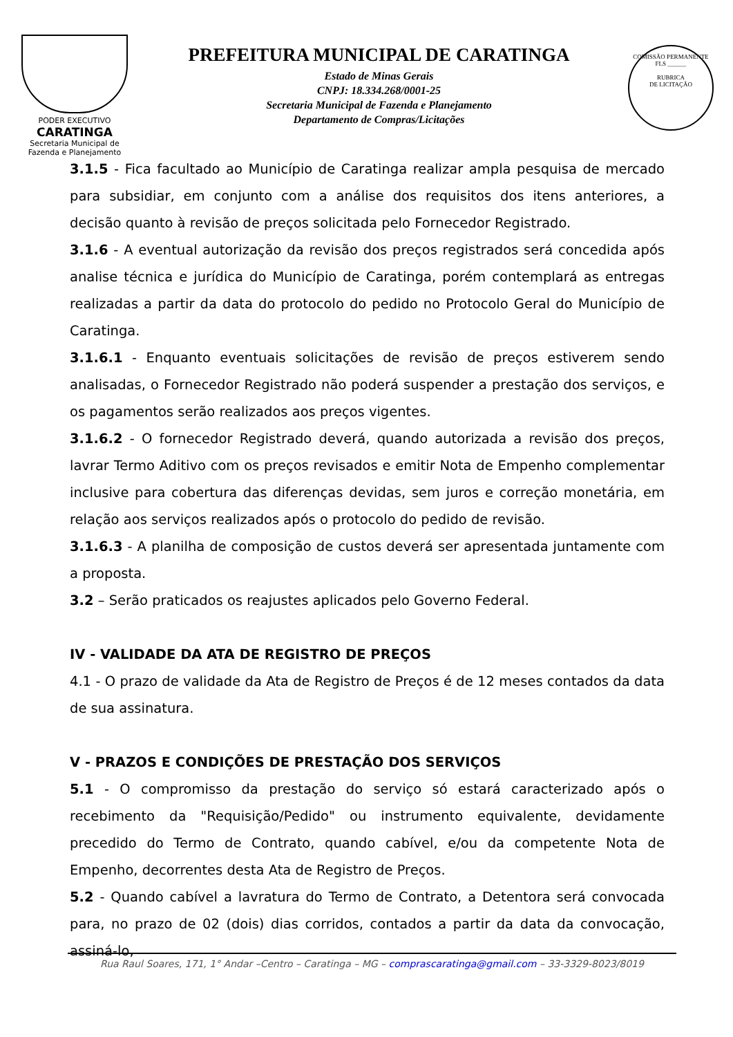PODER EXECUTIVO
CARATINGA
Secretaria Municipal de
Fazenda e Planejamento
PREFEITURA MUNICIPAL DE CARATINGA
Estado de Minas Gerais
CNPJ: 18.334.268/0001-25
Secretaria Municipal de Fazenda e Planejamento
Departamento de Compras/Licitações
COMISSÃO PERMANENTE
FLS ______
RUBRICA
DE LICITAÇÃO
3.1.5 - Fica facultado ao Município de Caratinga realizar ampla pesquisa de mercado para subsidiar, em conjunto com a análise dos requisitos dos itens anteriores, a decisão quanto à revisão de preços solicitada pelo Fornecedor Registrado.
3.1.6 - A eventual autorização da revisão dos preços registrados será concedida após analise técnica e jurídica do Município de Caratinga, porém contemplará as entregas realizadas a partir da data do protocolo do pedido no Protocolo Geral do Município de Caratinga.
3.1.6.1 - Enquanto eventuais solicitações de revisão de preços estiverem sendo analisadas, o Fornecedor Registrado não poderá suspender a prestação dos serviços, e os pagamentos serão realizados aos preços vigentes.
3.1.6.2 - O fornecedor Registrado deverá, quando autorizada a revisão dos preços, lavrar Termo Aditivo com os preços revisados e emitir Nota de Empenho complementar inclusive para cobertura das diferenças devidas, sem juros e correção monetária, em relação aos serviços realizados após o protocolo do pedido de revisão.
3.1.6.3 - A planilha de composição de custos deverá ser apresentada juntamente com a proposta.
3.2 – Serão praticados os reajustes aplicados pelo Governo Federal.
IV - VALIDADE DA ATA DE REGISTRO DE PREÇOS
4.1 - O prazo de validade da Ata de Registro de Preços é de 12 meses contados da data de sua assinatura.
V - PRAZOS E CONDIÇÕES DE PRESTAÇÃO DOS SERVIÇOS
5.1 - O compromisso da prestação do serviço só estará caracterizado após o recebimento da "Requisição/Pedido" ou instrumento equivalente, devidamente precedido do Termo de Contrato, quando cabível, e/ou da competente Nota de Empenho, decorrentes desta Ata de Registro de Preços.
5.2 - Quando cabível a lavratura do Termo de Contrato, a Detentora será convocada para, no prazo de 02 (dois) dias corridos, contados a partir da data da convocação, assiná-lo,
Rua Raul Soares, 171, 1° Andar –Centro – Caratinga – MG – comprascaratinga@gmail.com – 33-3329-8023/8019